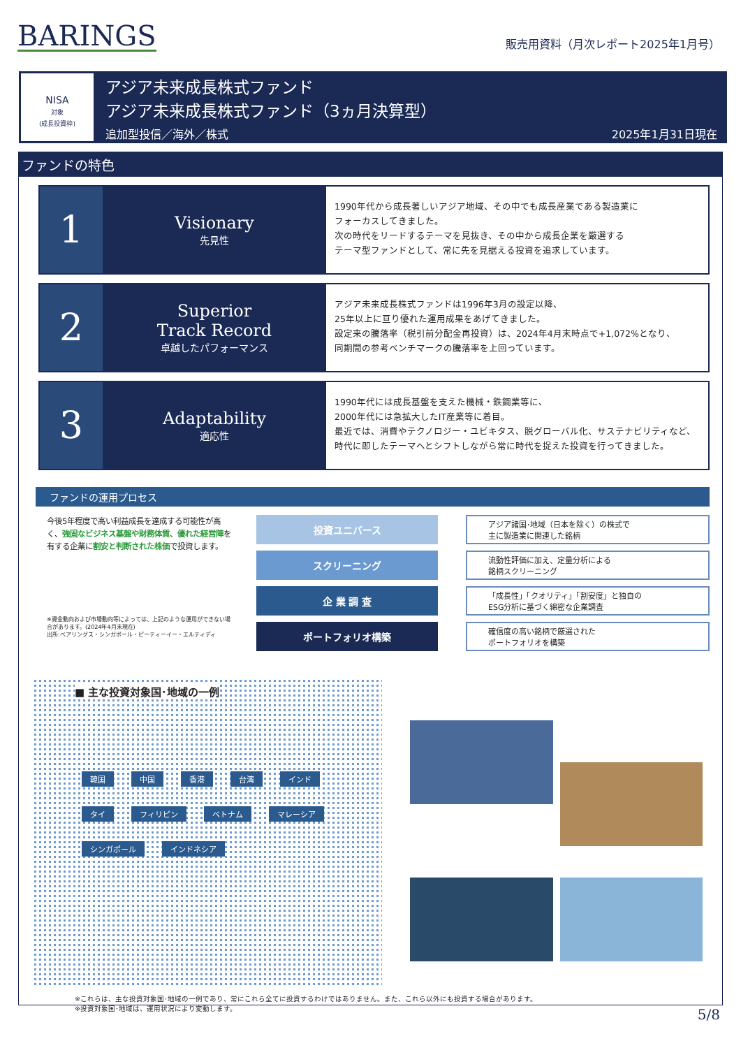BARINGS
販売用資料（月次レポート2025年1月号）
NISA
対象
(成長投資枠)
アジア未来成長株式ファンド
アジア未来成長株式ファンド（3ヵ月決算型）
追加型投信／海外／株式 2025年1月31日現在
ファンドの特色
1
Visionary
先見性
1990年代から成長著しいアジア地域、その中でも成長産業である製造業に
フォーカスしてきました。
次の時代をリードするテーマを見抜き、その中から成長企業を厳選する
テーマ型ファンドとして、常に先を見据える投資を追求しています。
2
Superior
Track Record
卓越したパフォーマンス
アジア未来成長株式ファンドは1996年3月の設定以降、
25年以上に亘り優れた運用成果をあげてきました。
設定来の騰落率（税引前分配金再投資）は、2024年4月末時点で+1,072%となり、
同期間の参考ベンチマークの騰落率を上回っています。
3
Adaptability
適応性
1990年代には成長基盤を支えた機械・鉄鋼業等に、
2000年代には急拡大したIT産業等に着目。
最近では、消費やテクノロジー・ユビキタス、脱グローバル化、サステナビリティなど、
時代に即したテーマへとシフトしながら常に時代を捉えた投資を行ってきました。
ファンドの運用プロセス
今後5年程度で高い利益成長を達成する可能性が高く、強固なビジネス基盤や財務体質、優れた経営陣を有する企業に割安と判断された株価で投資します。
※資金動向および市場動向等によっては、上記のような運用ができない場合があります。(2024年4月末現在)
出所:ベアリングス・シンガポール・ピーティーイー・エルティディ
投資ユニバース
アジア諸国･地域（日本を除く）の株式で
主に製造業に関連した銘柄
スクリーニング
流動性評価に加え、定量分析による
銘柄スクリーニング
企 業 調 査
「成長性」「クオリティ」「割安度」と独自の
ESG分析に基づく綿密な企業調査
ポートフォリオ構築
確信度の高い銘柄で厳選された
ポートフォリオを構築
■ 主な投資対象国･地域の一例
韓国 中国 香港 台湾 インド タイ フィリピン ベトナム マレーシア シンガポール インドネシア
※これらは、主な投資対象国･地域の一例であり、常にこれら全てに投資するわけではありません。また、これら以外にも投資する場合があります。
※投資対象国･地域は、運用状況により変動します。
5/8